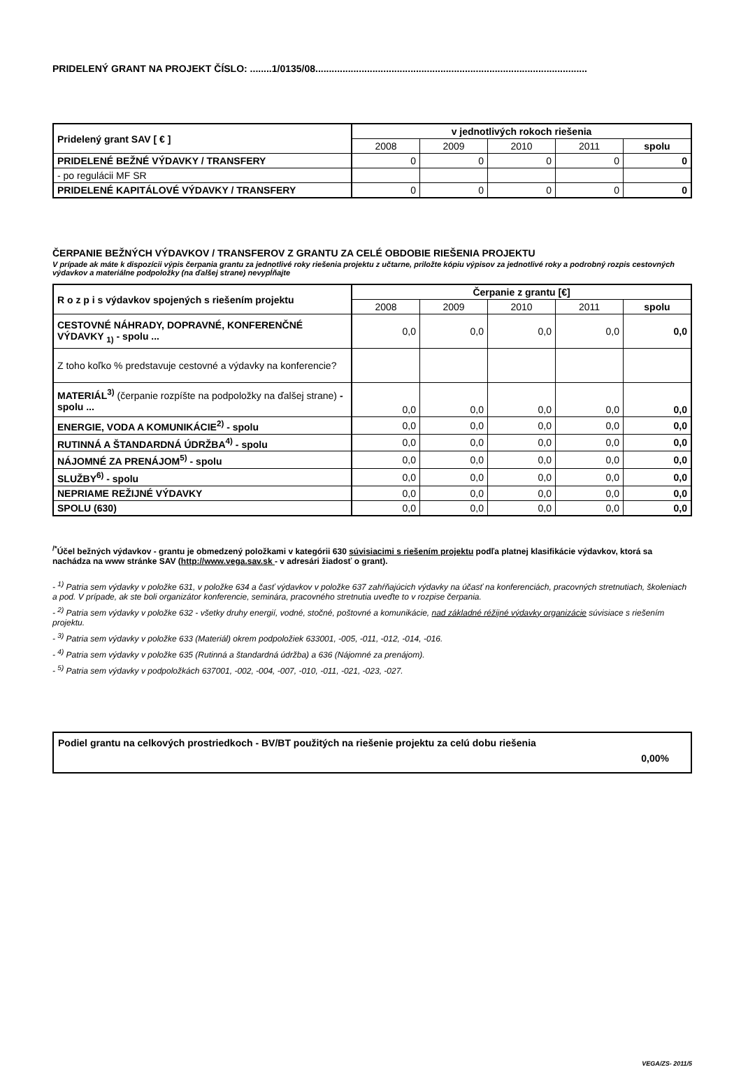PRIDELENÝ GRANT NA PROJEKT ČÍSLO: ........1/0135/08....................................................................................................
| Pridelený grant SAV [ € ] | v jednotlivých rokoch riešenia | | | | |
| --- | --- | --- | --- | --- | --- |
| | 2008 | 2009 | 2010 | 2011 | spolu |
| PRIDELENÉ BEŽNÉ VÝDAVKY / TRANSFERY | 0 | 0 | 0 | 0 | 0 |
| - po regulácii MF SR | | | | | |
| PRIDELENÉ KAPITÁLOVÉ VÝDAVKY / TRANSFERY | 0 | 0 | 0 | 0 | 0 |
ČERPANIE BEŽNÝCH VÝDAVKOV / TRANSFEROV Z GRANTU ZA CELÉ OBDOBIE RIEŠENIA PROJEKTU
V prípade ak máte k dispozícii výpis čerpania grantu za jednotlivé roky riešenia projektu z učtarne, priložte kópiu výpisov za jednotlivé roky a podrobný rozpis cestovných výdavkov a materiálne podpoložky (na ďalšej strane) nevypĺňajte
| R o z p i s výdavkov spojených s riešením projektu | Čerpanie z grantu [€] | | | | |
| --- | --- | --- | --- | --- | --- |
| | 2008 | 2009 | 2010 | 2011 | spolu |
| CESTOVNÉ NÁHRADY, DOPRAVNÉ, KONFERENČNÉ VÝDAVKY <sub>1)</sub> - spolu ... | 0,0 | 0,0 | 0,0 | 0,0 | 0,0 |
| Z toho koľko % predstavuje cestovné a výdavky na konferencie? | | | | | |
| MATERIÁL<sup>3)</sup> (čerpanie rozpíšte na podpoložky na ďalšej strane) - spolu ... | 0,0 | 0,0 | 0,0 | 0,0 | 0,0 |
| ENERGIE, VODA A KOMUNIKÁCIE<sup>2)</sup> - spolu | 0,0 | 0,0 | 0,0 | 0,0 | 0,0 |
| RUTINNÁ A ŠTANDARDNÁ ÚDRŽBA<sup>4)</sup> - spolu | 0,0 | 0,0 | 0,0 | 0,0 | 0,0 |
| NÁJOMNÉ ZA PRENÁJOM<sup>5)</sup> - spolu | 0,0 | 0,0 | 0,0 | 0,0 | 0,0 |
| SLUŽBY<sup>6)</sup> - spolu | 0,0 | 0,0 | 0,0 | 0,0 | 0,0 |
| NEPRIAME REŽIJNÉ VÝDAVKY | 0,0 | 0,0 | 0,0 | 0,0 | 0,0 |
| SPOLU (630) | 0,0 | 0,0 | 0,0 | 0,0 | 0,0 |
<sup>/*</sup>Účel bežných výdavkov - grantu je obmedzený položkami v kategórii 630 súvisiacimi s riešením projektu podľa platnej klasifikácie výdavkov, ktorá sa nachádza na www stránke SAV (http://www.vega.sav.sk - v adresári žiadosť o grant).
- <sup>1)</sup> Patria sem výdavky v položke 631, v položke 634 a časť výdavkov v položke 637 zahŕňajúcich výdavky na účasť na konferenciách, pracovných stretnutiach, školeniach a pod. V prípade, ak ste boli organizátor konferencie, seminára, pracovného stretnutia uveďte to v rozpise čerpania.
- <sup>2)</sup> Patria sem výdavky v položke 632 - všetky druhy energií, vodné, stočné, poštovné a komunikácie, nad základné réžijné výdavky organizácie súvisiace s riešením projektu.
- <sup>3)</sup> Patria sem výdavky v položke 633 (Materiál) okrem podpoložiek 633001, -005, -011, -012, -014, -016.
- <sup>4)</sup> Patria sem výdavky v položke 635 (Rutinná a štandardná údržba) a 636 (Nájomné za prenájom).
- <sup>5)</sup> Patria sem výdavky v podpoložkách 637001, -002, -004, -007, -010, -011, -021, -023, -027.
Podiel grantu na celkových prostriedkoch - BV/BT použitých na riešenie projektu za celú dobu riešenia
0,00%
VEGA/ZS- 2011/5